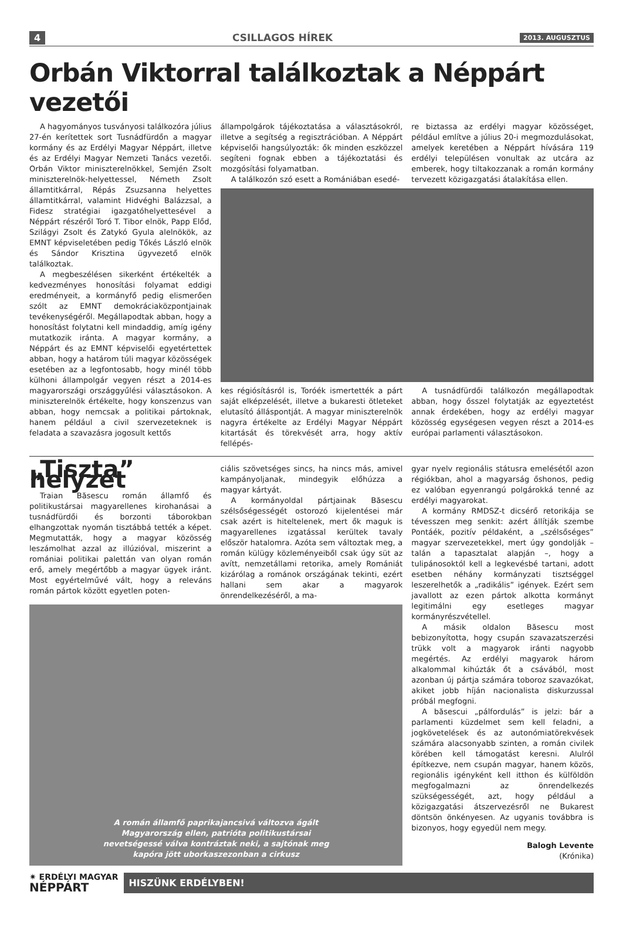4 CSILLAGOS HÍREK 2013. AUGUSZTUS
Orbán Viktorral találkoztak a Néppárt vezetői
A hagyományos tusványosi találkozóra július 27-én kerítettek sort Tusnádfürdőn a magyar kormány és az Erdélyi Magyar Néppárt, illetve és az Erdélyi Magyar Nemzeti Tanács vezetői. Orbán Viktor miniszterelnökkel, Semjén Zsolt miniszterelnök-helyettessel, Németh Zsolt államtitkárral, Répás Zsuzsanna helyettes államtitkárral, valamint Hidvéghi Balázzsal, a Fidesz stratégiai igazgatóhelyettesével a Néppárt részéről Toró T. Tibor elnök, Papp Előd, Szilágyi Zsolt és Zatykó Gyula alelnökök, az EMNT képviseletében pedig Tőkés László elnök és Sándor Krisztina ügyvezető elnök találkoztak.
A megbeszélésen sikerként értékelték a kedvezményes honosítási folyamat eddigi eredményeit, a kormányfő pedig elismerően szólt az EMNT demokráciaközpontjainak tevékenységéről. Megállapodtak abban, hogy a honosítást folytatni kell mindaddig, amíg igény mutatkozik iránta. A magyar kormány, a Néppárt és az EMNT képviselői egyetértettek abban, hogy a határom túli magyar közösségek esetében az a legfontosabb, hogy minél több külhoni állampolgár vegyen részt a 2014-es magyarországi országgyűlési választásokon. A miniszterelnök értékelte, hogy konszenzus van abban, hogy nemcsak a politikai pártoknak, hanem például a civil szervezeteknek is feladata a szavazásra jogosult kettős
állampolgárok tájékoztatása a választásokról, illetve a segítség a regisztrációban. A Néppárt képviselői hangsúlyozták: ők minden eszközzel segíteni fognak ebben a tájékoztatási és mozgósítási folyamatban.
A találkozón szó esett a Romániában esedé-
re biztassa az erdélyi magyar közösséget, például említve a július 20-i megmozdulásokat, amelyek keretében a Néppárt hívására 119 erdélyi településen vonultak az utcára az emberek, hogy tiltakozzanak a román kormány tervezett közigazgatási átalakítása ellen.
kes régiósításról is, Toróék ismertették a párt saját elképzelését, illetve a bukaresti ötleteket elutasító álláspontját. A magyar miniszterelnök nagyra értékelte az Erdélyi Magyar Néppárt kitartását és törekvését arra, hogy aktív fellépés-
A tusnádfürdői találkozón megállapodtak abban, hogy ősszel folytatják az egyeztetést annak érdekében, hogy az erdélyi magyar közösség egységesen vegyen részt a 2014-es európai parlamenti választásokon.
„Tiszta” helyzet
Traian Băsescu román államfő és politikustársai magyarellenes kirohanásai a tusnádfürdői és borzonti táborokban elhangzottak nyomán tisztábbá tették a képet. Megmutatták, hogy a magyar közösség leszámolhat azzal az illúzióval, miszerint a romániai politikai palettán van olyan román erő, amely megértőbb a magyar ügyek iránt. Most egyértelművé vált, hogy a releváns román pártok között egyetlen poten-
ciális szövetséges sincs, ha nincs más, amivel kampányoljanak, mindegyik előhúzza a magyar kártyát.
A kormányoldal pártjainak Băsescu szélsőségességét ostorozó kijelentései már csak azért is hiteltelenek, mert ők maguk is magyarellenes izgatással kerültek tavaly először hatalomra. Azóta sem változtak meg, a román külügy közleményeiből csak úgy süt az avítt, nemzetállami retorika, amely Romániát kizárólag a románok országának tekinti, ezért hallani sem akar a magyarok önrendelkezéséről, a ma-
A román államfő paprikajancsivá változva ágált
Magyarország ellen, patrióta politikustársai
nevetségessé válva kontráztak neki, a sajtónak meg
kapóra jött uborkaszezonban a cirkusz
gyar nyelv regionális státusra emelésétől azon régiókban, ahol a magyarság őshonos, pedig ez valóban egyenrangú polgárokká tenné az erdélyi magyarokat.
A kormány RMDSZ-t dicsérő retorikája se tévesszen meg senkit: azért állítják szembe Pontáék, pozitív példaként, a „szélsőséges” magyar szervezetekkel, mert úgy gondolják – talán a tapasztalat alapján –, hogy a tulipánosoktól kell a legkevésbé tartani, adott esetben néhány kormányzati tisztséggel leszerelhetők a „radikális” igények. Ezért sem javallott az ezen pártok alkotta kormányt legitimálni egy esetleges magyar kormányrészvétellel.
A másik oldalon Băsescu most bebizonyította, hogy csupán szavazatszerzési trükk volt a magyarok iránti nagyobb megértés. Az erdélyi magyarok három alkalommal kihúzták őt a csávából, most azonban új pártja számára toboroz szavazókat, akiket jobb híján nacionalista diskurzussal próbál megfogni.
A băsescui „pálfordulás” is jelzi: bár a parlamenti küzdelmet sem kell feladni, a jogkövetelések és az autonómiatörekvések számára alacsonyabb szinten, a román civilek körében kell támogatást keresni. Alulról építkezve, nem csupán magyar, hanem közös, regionális igényként kell itthon és külföldön megfogalmazni az önrendelkezés szükségességét, azt, hogy például a közigazgatási átszervezésről ne Bukarest döntsön önkényesen. Az ugyanis továbbra is bizonyos, hogy egyedül nem megy.
Balogh Levente
(Krónika)
✷ ERDÉLYI MAGYAR
NÉPPÁRT
HISZÜNK ERDÉLYBEN!